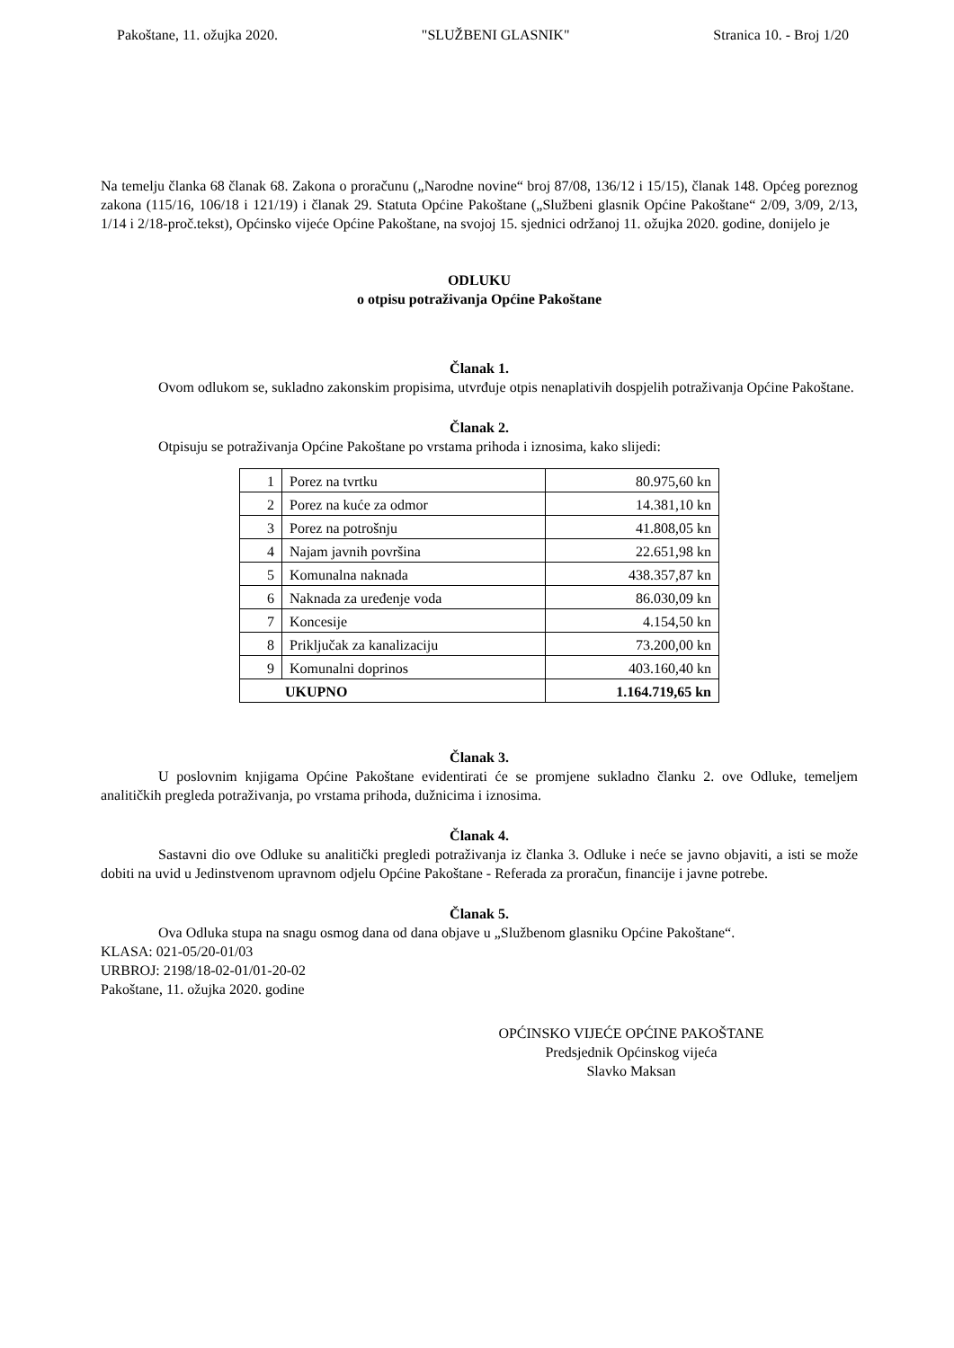Pakoštane, 11. ožujka 2020. "SLUŽBENI GLASNIK" Stranica 10. - Broj 1/20
Na temelju članka 68 članak 68. Zakona o proračunu („Narodne novine“ broj 87/08, 136/12 i 15/15), članak 148. Općeg poreznog zakona (115/16, 106/18 i 121/19) i članak 29. Statuta Općine Pakoštane („Službeni glasnik Općine Pakoštane“ 2/09, 3/09, 2/13, 1/14 i 2/18-proč.tekst), Općinsko vijeće Općine Pakoštane, na svojoj 15. sjednici održanoj 11. ožujka 2020. godine, donijelo je
ODLUKU
o otpisu potraživanja Općine Pakoštane
Članak 1.
Ovom odlukom se, sukladno zakonskim propisima, utvrđuje otpis nenaplativih dospjelih potraživanja Općine Pakoštane.
Članak 2.
Otpisuju se potraživanja Općine Pakoštane po vrstama prihoda i iznosima, kako slijedi:
| 1 | Porez na tvrtku | 80.975,60 kn |
| 2 | Porez na kuće za odmor | 14.381,10 kn |
| 3 | Porez na potrošnju | 41.808,05 kn |
| 4 | Najam javnih površina | 22.651,98 kn |
| 5 | Komunalna naknada | 438.357,87 kn |
| 6 | Naknada za uređenje voda | 86.030,09 kn |
| 7 | Koncesije | 4.154,50 kn |
| 8 | Priključak za kanalizaciju | 73.200,00 kn |
| 9 | Komunalni doprinos | 403.160,40 kn |
| UKUPNO | | 1.164.719,65 kn |
Članak 3.
U poslovnim knjigama Općine Pakoštane evidentirati će se promjene sukladno članku 2. ove Odluke, temeljem analitičkih pregleda potraživanja, po vrstama prihoda, dužnicima i iznosima.
Članak 4.
Sastavni dio ove Odluke su analitički pregledi potraživanja iz članka 3. Odluke i neće se javno objaviti, a isti se može dobiti na uvid u Jedinstvenom upravnom odjelu Općine Pakoštane - Referada za proračun, financije i javne potrebe.
Članak 5.
Ova Odluka stupa na snagu osmog dana od dana objave u „Službenom glasniku Općine Pakoštane“.
KLASA: 021-05/20-01/03
URBROJ: 2198/18-02-01/01-20-02
Pakoštane, 11. ožujka 2020. godine
OPĆINSKO VIJEĆE OPĆINE PAKOŠTANE
Predsjednik Općinskog vijeća
Slavko Maksan